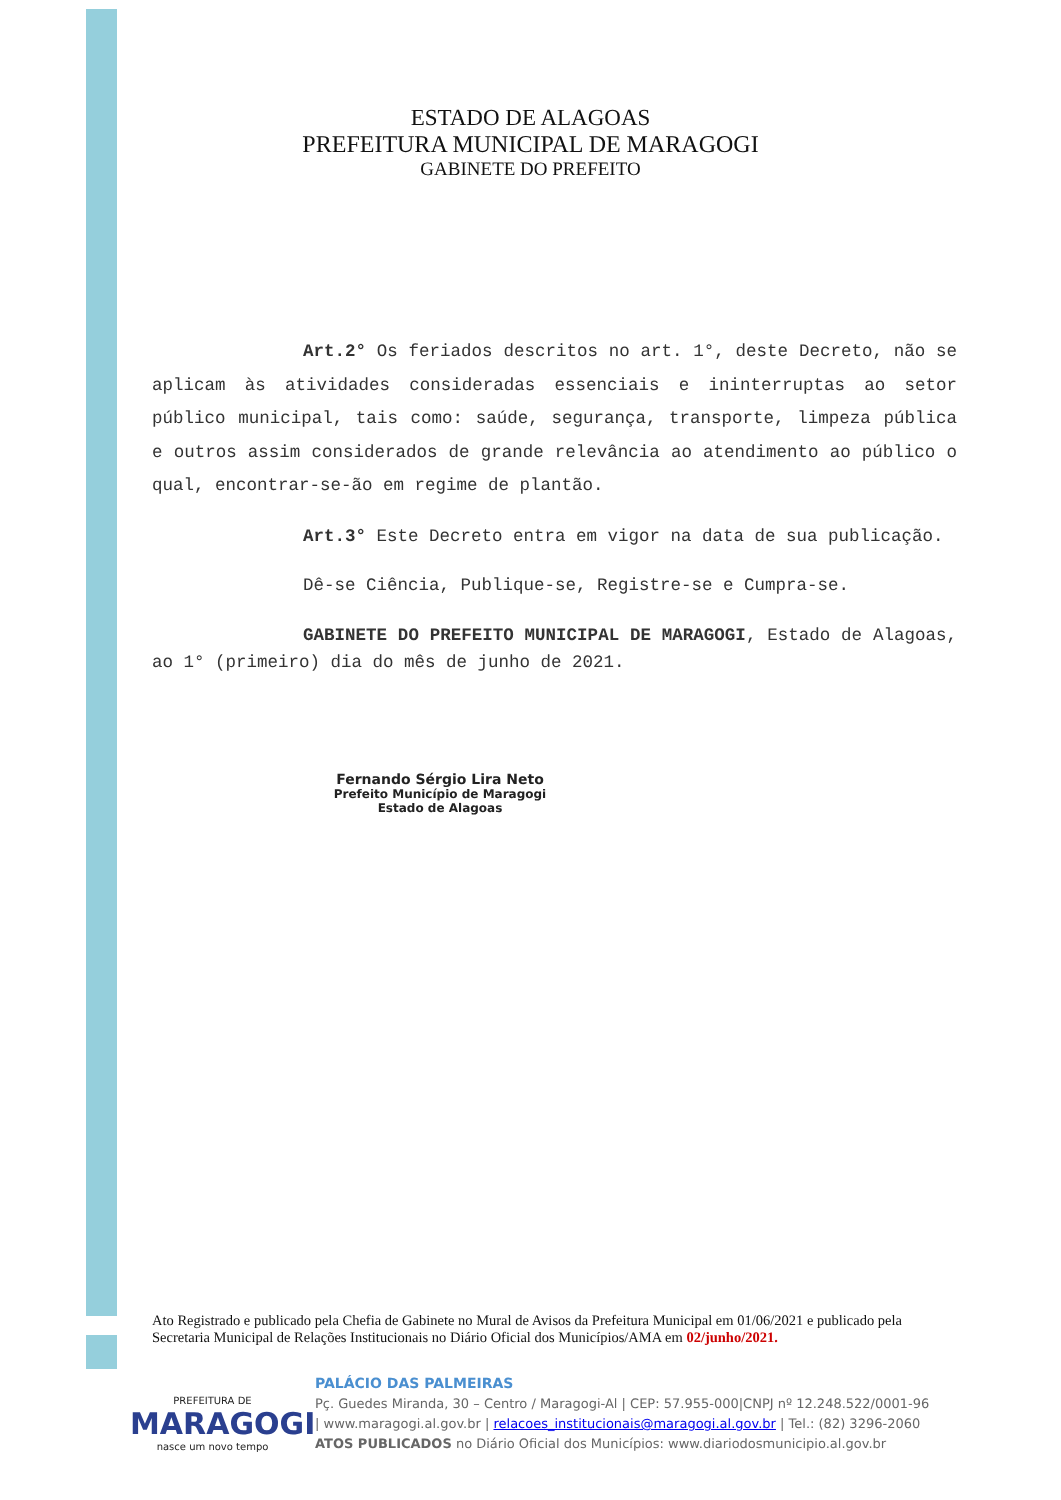ESTADO DE ALAGOAS
PREFEITURA MUNICIPAL DE MARAGOGI
GABINETE DO PREFEITO
Art.2° Os feriados descritos no art. 1°, deste Decreto, não se aplicam às atividades consideradas essenciais e ininterruptas ao setor público municipal, tais como: saúde, segurança, transporte, limpeza pública e outros assim considerados de grande relevância ao atendimento ao público o qual, encontrar-se-ão em regime de plantão.
Art.3° Este Decreto entra em vigor na data de sua publicação.
Dê-se Ciência, Publique-se, Registre-se e Cumpra-se.
GABINETE DO PREFEITO MUNICIPAL DE MARAGOGI, Estado de Alagoas, ao 1° (primeiro) dia do mês de junho de 2021.
Fernando Sérgio Lira Neto
Prefeito Município de Maragogi
Estado de Alagoas
Ato Registrado e publicado pela Chefia de Gabinete no Mural de Avisos da Prefeitura Municipal em 01/06/2021 e publicado pela Secretaria Municipal de Relações Institucionais no Diário Oficial dos Municípios/AMA em 02/junho/2021.
PREFEITURA DE
MARAGOGI
nasce um novo tempo
PALÁCIO DAS PALMEIRAS
Pç. Guedes Miranda, 30 – Centro / Maragogi-Al | CEP: 57.955-000|CNPJ nº 12.248.522/0001-96
| www.maragogi.al.gov.br | relacoes_institucionais@maragogi.al.gov.br | Tel.: (82) 3296-2060
ATOS PUBLICADOS no Diário Oficial dos Municípios: www.diariodosmunicipio.al.gov.br